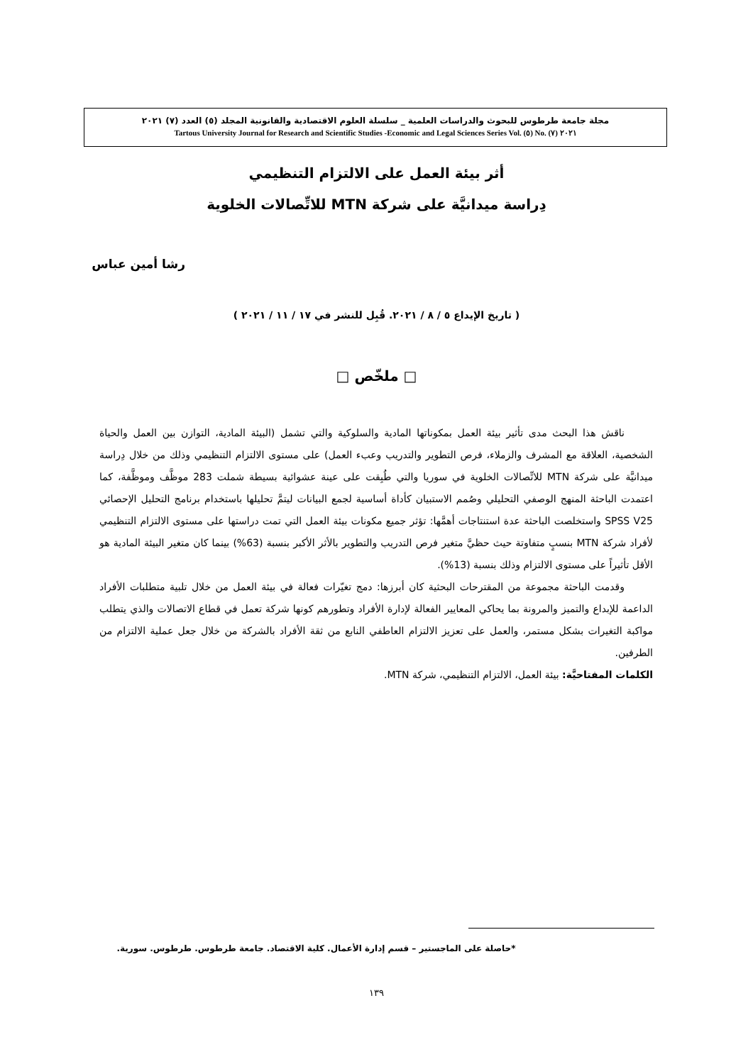مجلة جامعة طرطوس للبحوث والدراسات العلمية _ سلسلة العلوم الاقتصادية والقانونية المجلد (٥) العدد (٧) ٢٠٢١
Tartous University Journal for Research and Scientific Studies -Economic and Legal Sciences Series Vol. (٥) No. (٧) ٢٠٢١
أثر بيئة العمل على الالتزام التنظيمي
دِراسة ميدانيَّة على شركة MTN للاتِّصالات الخلوية
رشا أمين عباس
( تاريخ الإيداع ٥ / ٨ / ٢٠٢١. قُبِل للنشر في ١٧ / ١١ / ٢٠٢١ )
□ ملخّص □
ناقش هذا البحث مدى تأثير بيئة العمل بمكوناتها المادية والسلوكية والتي تشمل (البيئة المادية، التوازن بين العمل والحياة الشخصية، العلاقة مع المشرف والزملاء، فرص التطوير والتدريب وعبء العمل) على مستوى الالتزام التنظيمي وذلك من خلال دِراسة ميدانيَّة على شركة MTN للاتِّصالات الخلوية في سوريا والتي طُبِقت على عينة عشوائية بسيطة شملت 283 موظَّف وموظَّفة، كما اعتمدت الباحثة المنهج الوصفي التحليلي وصُمم الاستبيان كأداة أساسية لجمع البيانات ليتمَّ تحليلها باستخدام برنامج التحليل الإحصائي SPSS V25 واستخلصت الباحثة عدة استنتاجات أهمَّها: تؤثر جميع مكونات بيئة العمل التي تمت دراستها على مستوى الالتزام التنظيمي لأفراد شركة MTN بنسبٍ متفاوتة حيث حظيَّ متغير فرص التدريب والتطوير بالأثر الأكبر بنسبة (63%) بينما كان متغير البيئة المادية هو الأقل تأثيراً على مستوى الالتزام وذلك بنسبة (13%).
وقدمت الباحثة مجموعة من المقترحات البحثية كان أبرزها: دمج تغيّرات فعالة في بيئة العمل من خلال تلبية متطلبات الأفراد الداعمة للإبداع والتميز والمرونة بما يحاكي المعايير الفعالة لإدارة الأفراد وتطورهم كونها شركة تعمل في قطاع الاتصالات والذي يتطلب مواكبة التغيرات بشكل مستمر، والعمل على تعزيز الالتزام العاطفي النابع من ثقة الأفراد بالشركة من خلال جعل عملية الالتزام من الطرفين.
الكلمات المفتاحيَّة: بيئة العمل، الالتزام التنظيمي، شركة MTN.
*حاصلة على الماجستير – قسم إدارة الأعمال. كلية الاقتصاد. جامعة طرطوس. طرطوس. سورية.
١٣٩